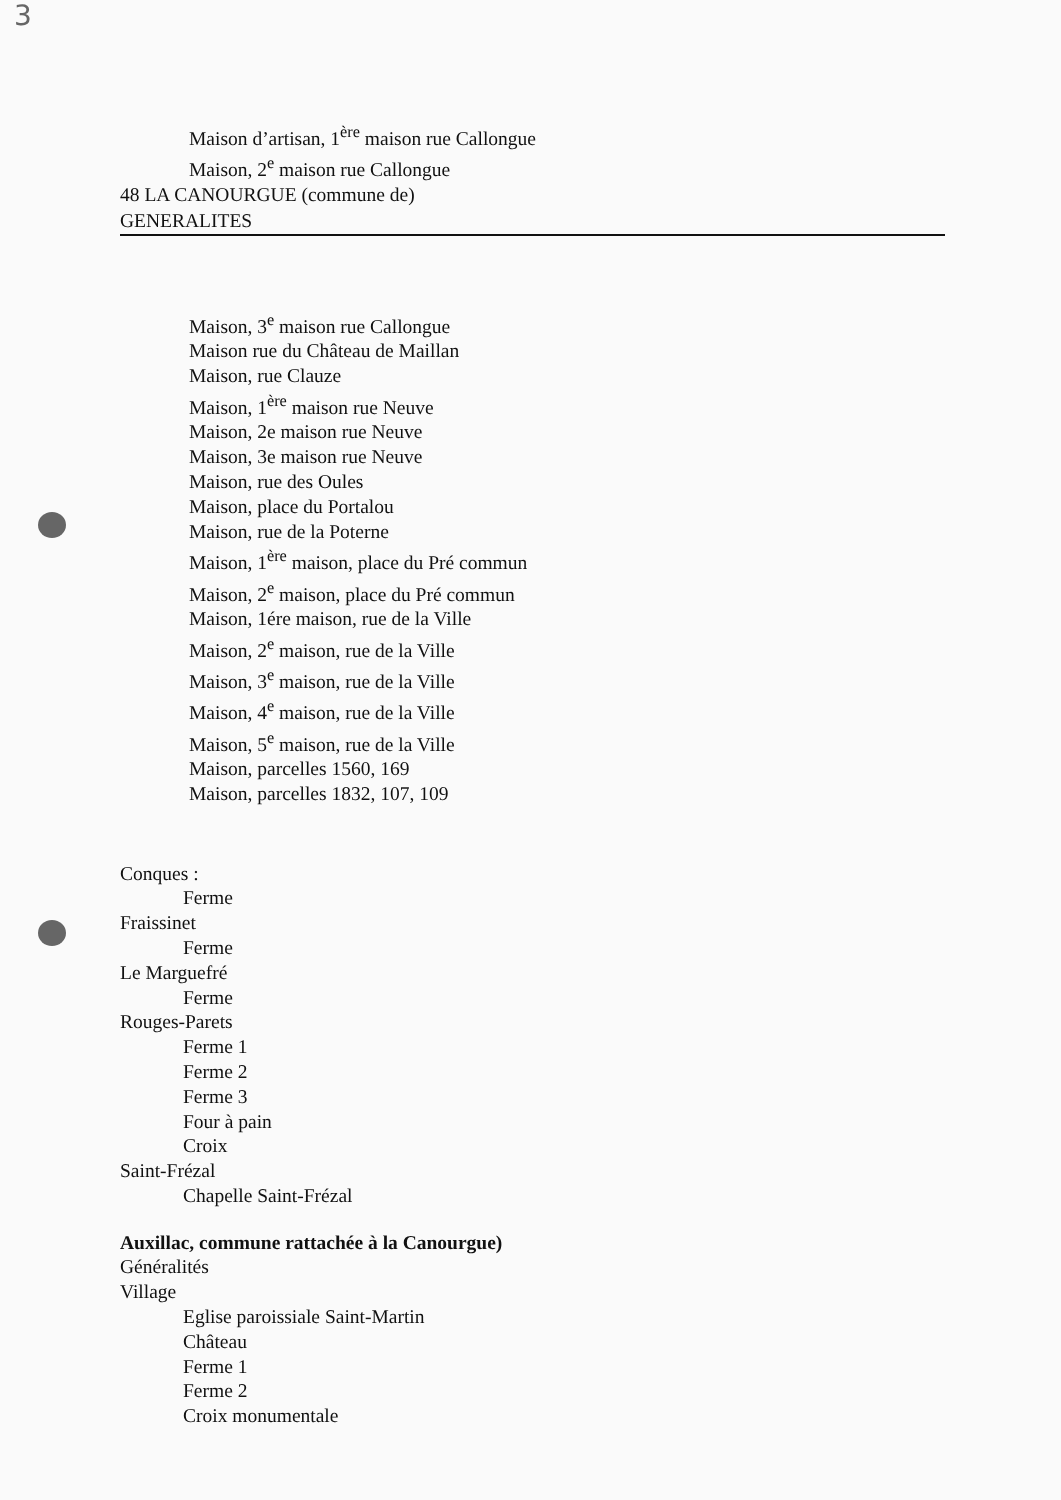3
Maison d’artisan, 1<sup>ère</sup> maison rue Callongue
Maison, 2<sup>e</sup> maison rue Callongue
48 LA CANOURGUE (commune de)
GENERALITES
Maison, 3<sup>e</sup> maison rue Callongue
Maison rue du Château de Maillan
Maison, rue Clauze
Maison, 1<sup>ère</sup> maison rue Neuve
Maison, 2e maison rue Neuve
Maison, 3e maison rue Neuve
Maison, rue des Oules
Maison, place du Portalou
Maison, rue de la Poterne
Maison, 1<sup>ère</sup> maison, place du Pré commun
Maison, 2<sup>e</sup> maison, place du Pré commun
Maison, 1ére maison, rue de la Ville
Maison, 2<sup>e</sup> maison, rue de la Ville
Maison, 3<sup>e</sup> maison, rue de la Ville
Maison, 4<sup>e</sup> maison, rue de la Ville
Maison, 5<sup>e</sup> maison, rue de la Ville
Maison, parcelles 1560, 169
Maison, parcelles 1832, 107, 109
Conques :
Ferme
Fraissinet
Ferme
Le Marguefré
Ferme
Rouges-Parets
Ferme 1
Ferme 2
Ferme 3
Four à pain
Croix
Saint-Frézal
Chapelle Saint-Frézal
Auxillac, commune rattachée à la Canourgue)
Généralités
Village
Eglise paroissiale Saint-Martin
Château
Ferme 1
Ferme 2
Croix monumentale